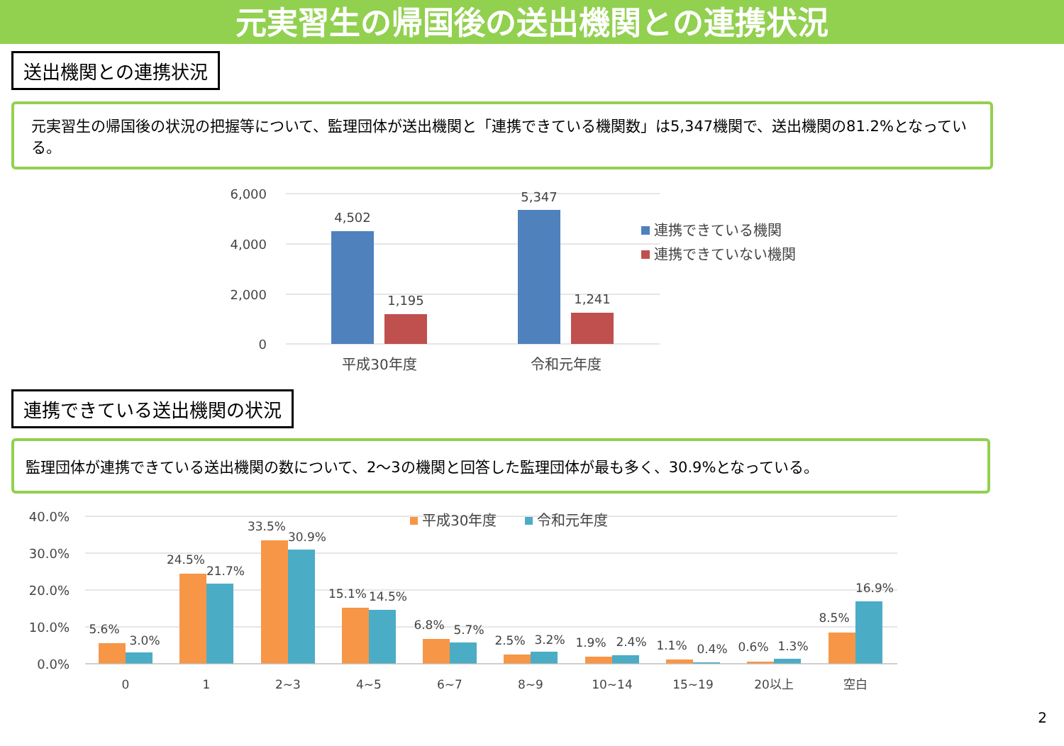元実習生の帰国後の送出機関との連携状況
送出機関との連携状況
元実習生の帰国後の状況の把握等について、監理団体が送出機関と「連携できている機関数」は5,347機関で、送出機関の81.2%となっている。
6,000
4,000
2,000
0
4,502
1,195
5,347
1,241
平成30年度
令和元年度
連携できている機関
連携できていない機関
連携できている送出機関の状況
監理団体が連携できている送出機関の数について、2～3の機関と回答した監理団体が最も多く、30.9%となっている。
40.0%
30.0%
20.0%
10.0%
0.0%
平成30年度
令和元年度
5.6%
3.0%
0
24.5%
21.7%
1
33.5%
30.9%
2~3
15.1%
14.5%
4~5
6.8%
5.7%
6~7
2.5%
3.2%
8~9
1.9%
2.4%
10~14
1.1%
0.4%
15~19
0.6%
1.3%
20以上
8.5%
16.9%
空白
2